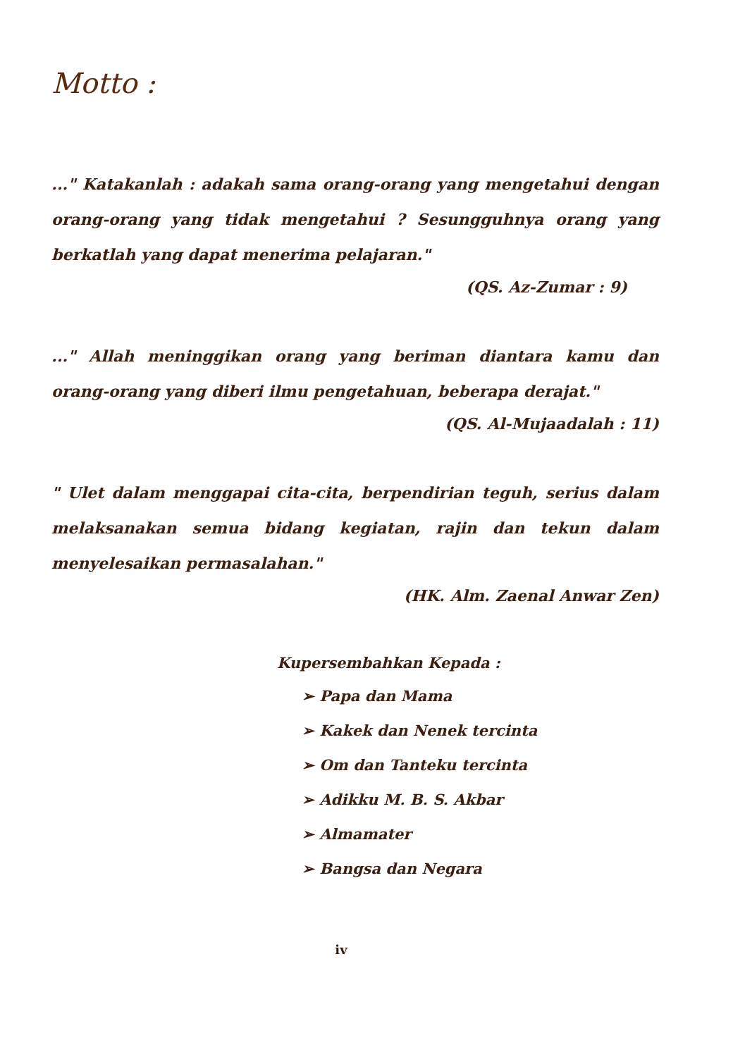Motto :
..." Katakanlah : adakah sama orang-orang yang mengetahui dengan orang-orang yang tidak mengetahui ? Sesungguhnya orang yang berkatlah yang dapat menerima pelajaran."
(QS. Az-Zumar : 9)
..." Allah meninggikan orang yang beriman diantara kamu dan orang-orang yang diberi ilmu pengetahuan, beberapa derajat."
(QS. Al-Mujaadalah : 11)
" Ulet dalam menggapai cita-cita, berpendirian teguh, serius dalam melaksanakan semua bidang kegiatan, rajin dan tekun dalam menyelesaikan permasalahan."
(HK. Alm. Zaenal Anwar Zen)
Kupersembahkan Kepada :
➢ Papa dan Mama
➢ Kakek dan Nenek tercinta
➢ Om dan Tanteku tercinta
➢ Adikku M. B. S. Akbar
➢ Almamater
➢ Bangsa dan Negara
iv